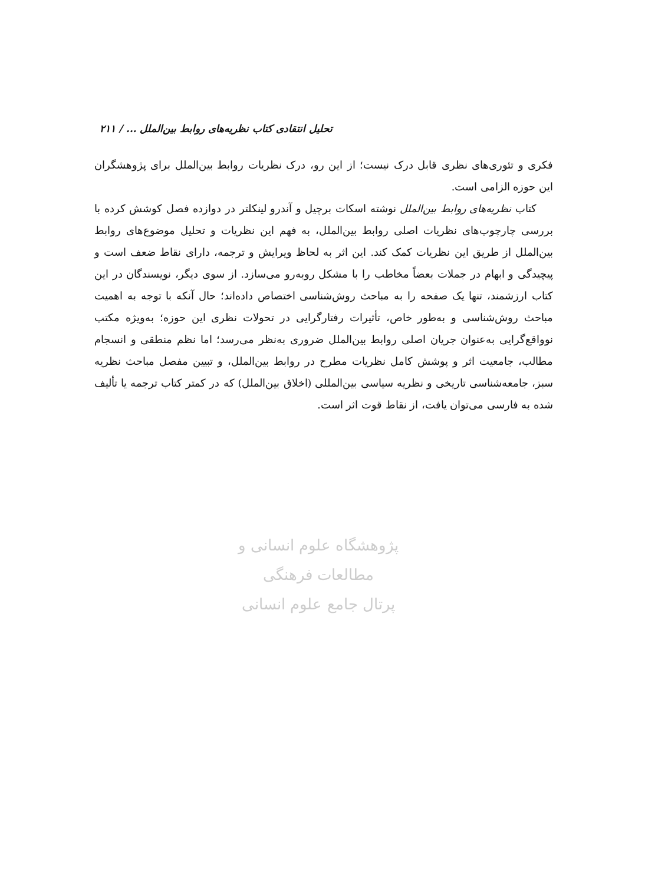تحلیل انتقادی کتاب نظریه‌های روابط بین‌الملل ... / ۲۱۱
فکری و تئوری‌های نظری قابل درک نیست؛ از این رو، درک نظریات روابط بین‌الملل برای پژوهشگران این حوزه الزامی است.
کتاب نظریه‌های روابط بین‌الملل نوشته اسکات برچیل و آندرو لینکلتر در دوازده فصل کوشش کرده با بررسی چارچوب‌های نظریات اصلی روابط بین‌الملل، به فهم این نظریات و تحلیل موضوع‌های روابط بین‌الملل از طریق این نظریات کمک کند. این اثر به لحاظ ویرایش و ترجمه، دارای نقاط ضعف است و پیچیدگی و ابهام در جملات بعضاً مخاطب را با مشکل روبه‌رو می‌سازد. از سوی دیگر، نویسندگان در این کتاب ارزشمند، تنها یک صفحه را به مباحث روش‌شناسی اختصاص داده‌اند؛ حال آنکه با توجه به اهمیت مباحث روش‌شناسی و به‌طور خاص، تأثیرات رفتارگرایی در تحولات نظری این حوزه؛ به‌ویژه مکتب نوواقع‌گرایی به‌عنوان جریان اصلی روابط بین‌الملل ضروری به‌نظر می‌رسد؛ اما نظم منطقی و انسجام مطالب، جامعیت اثر و پوشش کامل نظریات مطرح در روابط بین‌الملل، و تبیین مفصل مباحث نظریه سبز، جامعه‌شناسی تاریخی و نظریه سیاسی بین‌المللی (اخلاق بین‌الملل) که در کمتر کتاب ترجمه یا تألیف شده به فارسی می‌توان یافت، از نقاط قوت اثر است.
پژوهشگاه علوم انسانی و مطالعات فرهنگی
پرتال جامع علوم انسانی